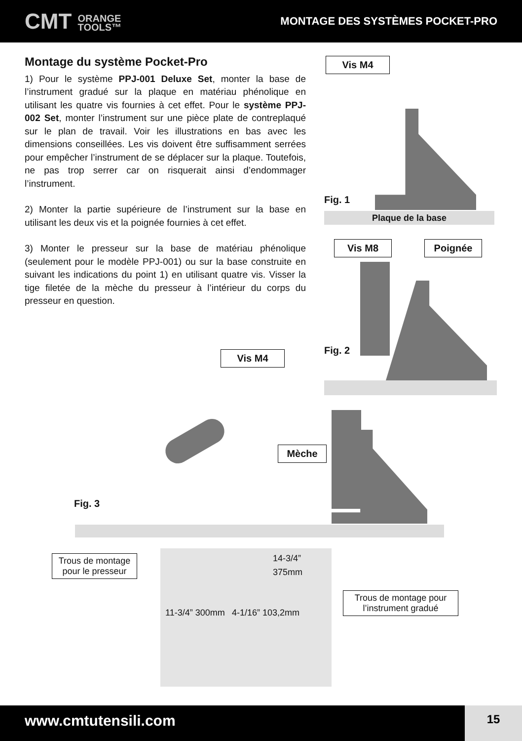CMT ORANGE
TOOLS™
MONTAGE DES SYSTÈMES POCKET-PRO
Montage du système Pocket-Pro
1) Pour le système PPJ-001 Deluxe Set, monter la base de l’instrument gradué sur la plaque en matériau phénolique en utilisant les quatre vis fournies à cet effet. Pour le système PPJ-002 Set, monter l’instrument sur une pièce plate de contreplaqué sur le plan de travail. Voir les illustrations en bas avec les dimensions conseillées. Les vis doivent être suffisamment serrées pour empêcher l’instrument de se déplacer sur la plaque. Toutefois, ne pas trop serrer car on risquerait ainsi d’endommager l’instrument.
2) Monter la partie supérieure de l’instrument sur la base en utilisant les deux vis et la poignée fournies à cet effet.
3) Monter le presseur sur la base de matériau phénolique (seulement pour le modèle PPJ-001) ou sur la base construite en suivant les indications du point 1) en utilisant quatre vis. Visser la tige filetée de la mèche du presseur à l’intérieur du corps du presseur en question.
Vis M4
Fig. 1
Plaque de la base
Vis M8 Poignée
Fig. 2
Vis M4
Mèche
Fig. 3
Trous de montage
pour le presseur
14-3/4”
375mm
Trous de montage pour
l’instrument gradué
11-3/4” 300mm 4-1/16” 103,2mm
www.cmtutensili.com 15